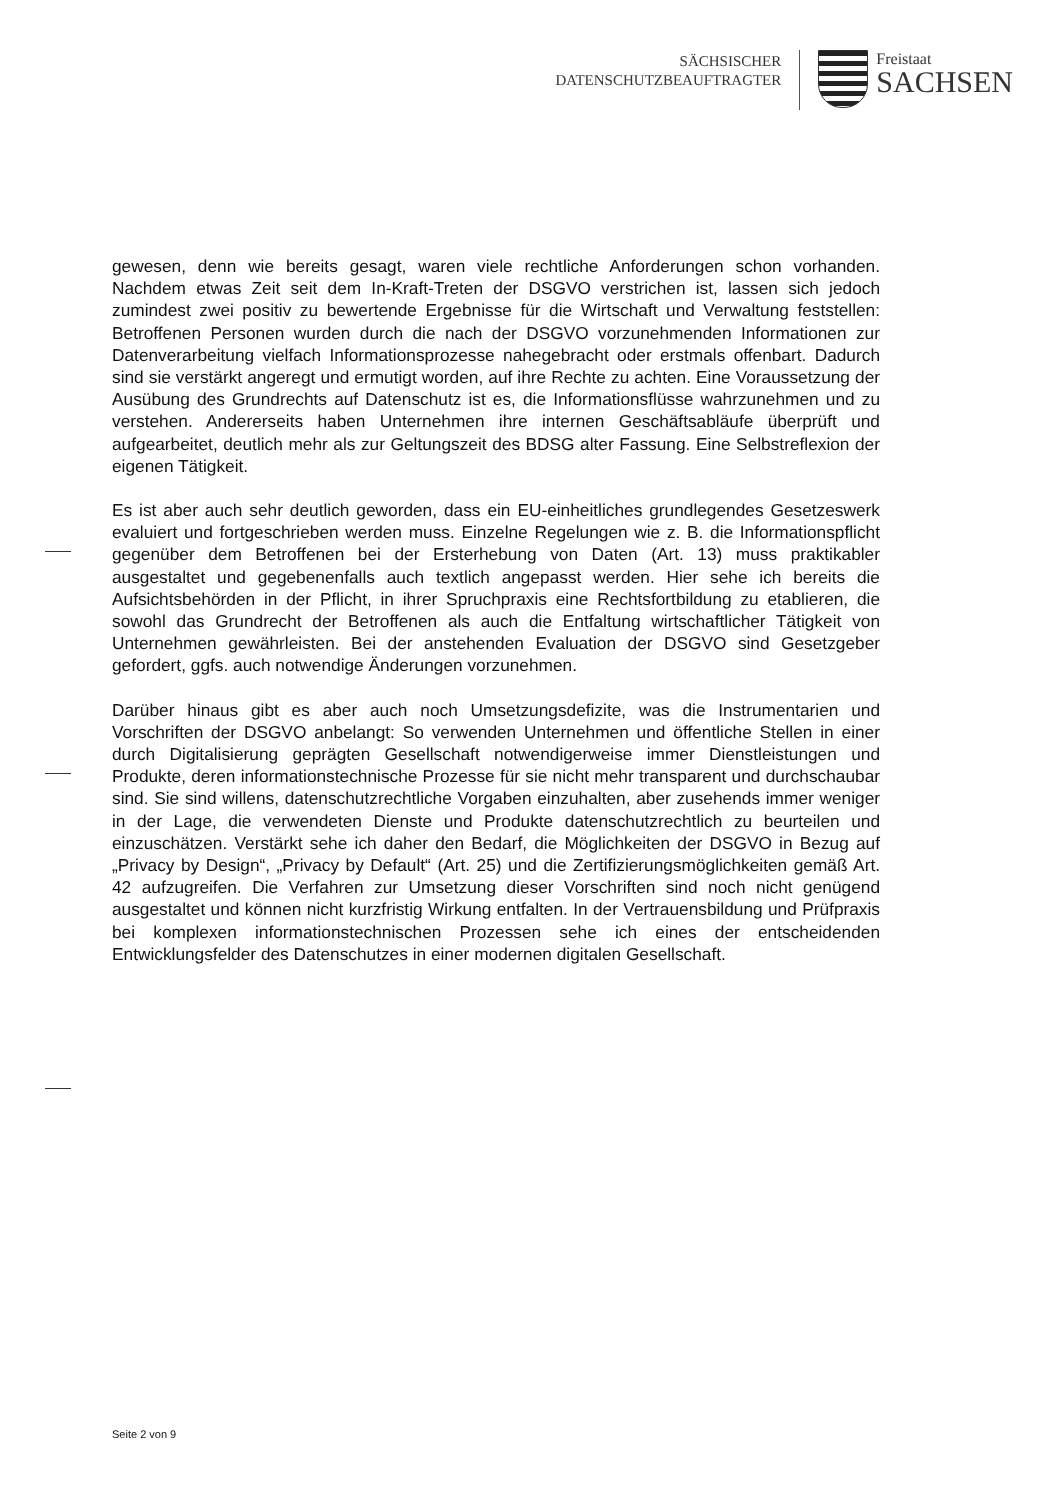SÄCHSISCHER
DATENSCHUTZBEAUFTRAGTER
Freistaat
SACHSEN
gewesen, denn wie bereits gesagt, waren viele rechtliche Anforderungen schon vorhanden. Nachdem etwas Zeit seit dem In-Kraft-Treten der DSGVO verstrichen ist, lassen sich jedoch zumindest zwei positiv zu bewertende Ergebnisse für die Wirtschaft und Verwaltung feststellen: Betroffenen Personen wurden durch die nach der DSGVO vorzunehmenden Informationen zur Datenverarbeitung vielfach Informationsprozesse nahegebracht oder erstmals offenbart. Dadurch sind sie verstärkt angeregt und ermutigt worden, auf ihre Rechte zu achten. Eine Voraussetzung der Ausübung des Grundrechts auf Datenschutz ist es, die Informationsflüsse wahrzunehmen und zu verstehen. Andererseits haben Unternehmen ihre internen Geschäftsabläufe überprüft und aufgearbeitet, deutlich mehr als zur Geltungszeit des BDSG alter Fassung. Eine Selbstreflexion der eigenen Tätigkeit.
Es ist aber auch sehr deutlich geworden, dass ein EU-einheitliches grundlegendes Gesetzeswerk evaluiert und fortgeschrieben werden muss. Einzelne Regelungen wie z. B. die Informationspflicht gegenüber dem Betroffenen bei der Ersterhebung von Daten (Art. 13) muss praktikabler ausgestaltet und gegebenenfalls auch textlich angepasst werden. Hier sehe ich bereits die Aufsichtsbehörden in der Pflicht, in ihrer Spruchpraxis eine Rechtsfortbildung zu etablieren, die sowohl das Grundrecht der Betroffenen als auch die Entfaltung wirtschaftlicher Tätigkeit von Unternehmen gewährleisten. Bei der anstehenden Evaluation der DSGVO sind Gesetzgeber gefordert, ggfs. auch notwendige Änderungen vorzunehmen.
Darüber hinaus gibt es aber auch noch Umsetzungsdefizite, was die Instrumentarien und Vorschriften der DSGVO anbelangt: So verwenden Unternehmen und öffentliche Stellen in einer durch Digitalisierung geprägten Gesellschaft notwendigerweise immer Dienstleistungen und Produkte, deren informationstechnische Prozesse für sie nicht mehr transparent und durchschaubar sind. Sie sind willens, datenschutzrechtliche Vorgaben einzuhalten, aber zusehends immer weniger in der Lage, die verwendeten Dienste und Produkte datenschutzrechtlich zu beurteilen und einzuschätzen. Verstärkt sehe ich daher den Bedarf, die Möglichkeiten der DSGVO in Bezug auf „Privacy by Design“, „Privacy by Default“ (Art. 25) und die Zertifizierungsmöglichkeiten gemäß Art. 42 aufzugreifen. Die Verfahren zur Umsetzung dieser Vorschriften sind noch nicht genügend ausgestaltet und können nicht kurzfristig Wirkung entfalten. In der Vertrauensbildung und Prüfpraxis bei komplexen informationstechnischen Prozessen sehe ich eines der entscheidenden Entwicklungsfelder des Datenschutzes in einer modernen digitalen Gesellschaft.
Seite 2 von 9